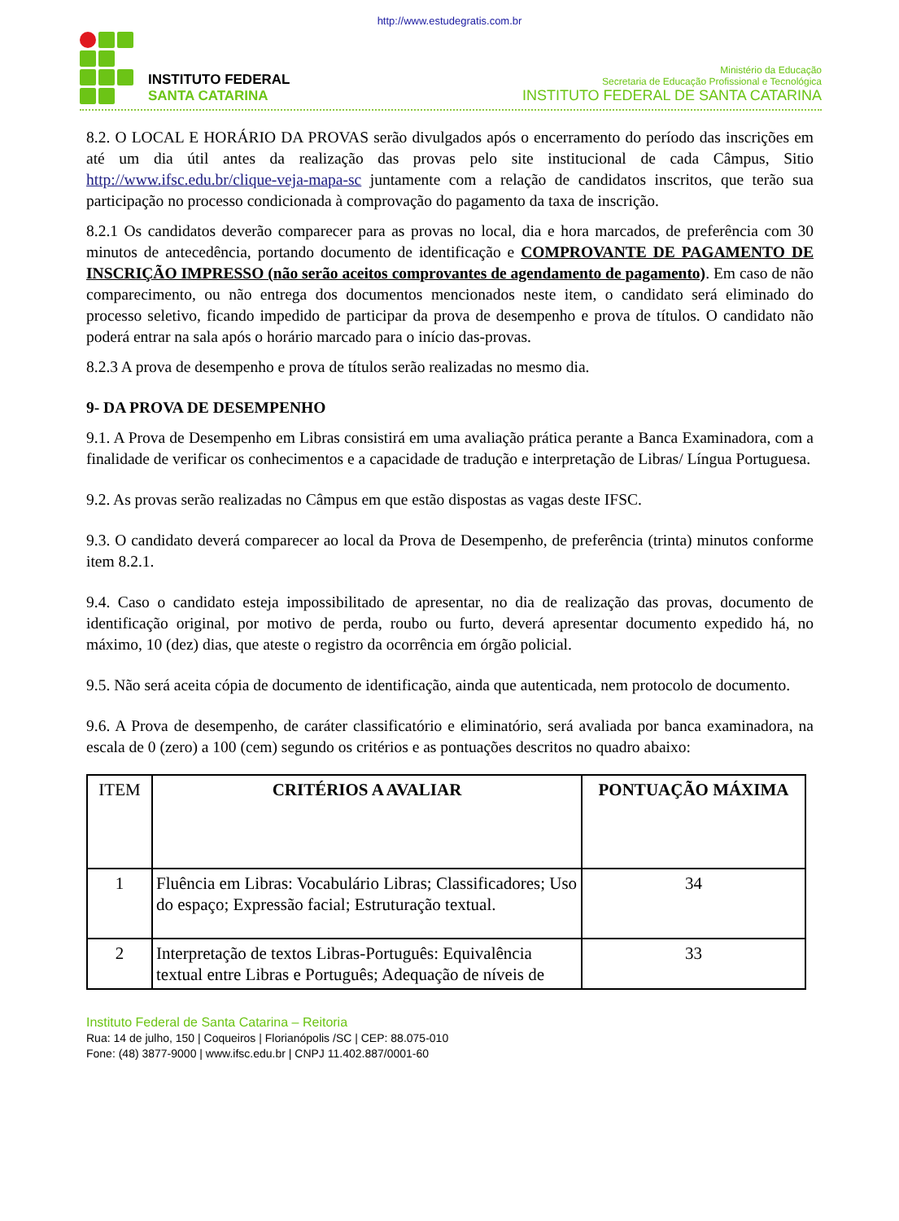http://www.estudegratis.com.br
INSTITUTO FEDERAL
SANTA CATARINA
Ministério da Educação
Secretaria de Educação Profissional e Tecnológica
INSTITUTO FEDERAL DE SANTA CATARINA
8.2. O LOCAL E HORÁRIO DA PROVAS serão divulgados após o encerramento do período das inscrições em até um dia útil antes da realização das provas pelo site institucional de cada Câmpus, Sitio http://www.ifsc.edu.br/clique-veja-mapa-sc juntamente com a relação de candidatos inscritos, que terão sua participação no processo condicionada à comprovação do pagamento da taxa de inscrição.
8.2.1 Os candidatos deverão comparecer para as provas no local, dia e hora marcados, de preferência com 30 minutos de antecedência, portando documento de identificação e COMPROVANTE DE PAGAMENTO DE INSCRIÇÃO IMPRESSO (não serão aceitos comprovantes de agendamento de pagamento). Em caso de não comparecimento, ou não entrega dos documentos mencionados neste item, o candidato será eliminado do processo seletivo, ficando impedido de participar da prova de desempenho e prova de títulos. O candidato não poderá entrar na sala após o horário marcado para o início das-provas.
8.2.3 A prova de desempenho e prova de títulos serão realizadas no mesmo dia.
9- DA PROVA DE DESEMPENHO
9.1. A Prova de Desempenho em Libras consistirá em uma avaliação prática perante a Banca Examinadora, com a finalidade de verificar os conhecimentos e a capacidade de tradução e interpretação de Libras/ Língua Portuguesa.
9.2. As provas serão realizadas no Câmpus em que estão dispostas as vagas deste IFSC.
9.3. O candidato deverá comparecer ao local da Prova de Desempenho, de preferência (trinta) minutos conforme item 8.2.1.
9.4. Caso o candidato esteja impossibilitado de apresentar, no dia de realização das provas, documento de identificação original, por motivo de perda, roubo ou furto, deverá apresentar documento expedido há, no máximo, 10 (dez) dias, que ateste o registro da ocorrência em órgão policial.
9.5. Não será aceita cópia de documento de identificação, ainda que autenticada, nem protocolo de documento.
9.6. A Prova de desempenho, de caráter classificatório e eliminatório, será avaliada por banca examinadora, na escala de 0 (zero) a 100 (cem) segundo os critérios e as pontuações descritos no quadro abaixo:
| ITEM | CRITÉRIOS A AVALIAR | PONTUAÇÃO MÁXIMA |
| --- | --- | --- |
| 1 | Fluência em Libras: Vocabulário Libras; Classificadores; Uso do espaço; Expressão facial; Estruturação textual. | 34 |
| 2 | Interpretação de textos Libras-Português: Equivalência textual entre Libras e Português; Adequação de níveis de | 33 |
Instituto Federal de Santa Catarina – Reitoria
Rua: 14 de julho, 150 | Coqueiros | Florianópolis /SC | CEP: 88.075-010
Fone: (48) 3877-9000 | www.ifsc.edu.br | CNPJ 11.402.887/0001-60